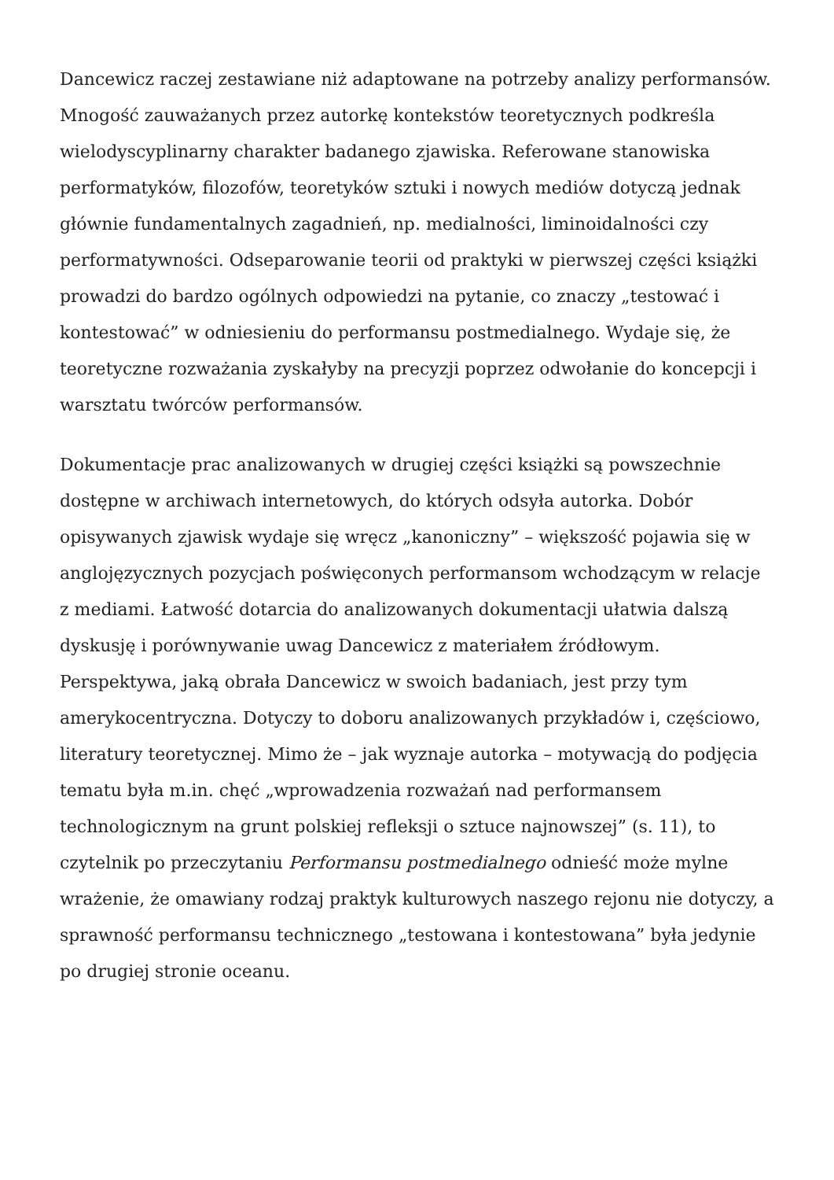Dancewicz raczej zestawiane niż adaptowane na potrzeby analizy performansów. Mnogość zauważanych przez autorkę kontekstów teoretycznych podkreśla wielodyscyplinarny charakter badanego zjawiska. Referowane stanowiska performatyków, filozofów, teoretyków sztuki i nowych mediów dotyczą jednak głównie fundamentalnych zagadnień, np. medialności, liminoidalności czy performatywności. Odseparowanie teorii od praktyki w pierwszej części książki prowadzi do bardzo ogólnych odpowiedzi na pytanie, co znaczy „testować i kontestować” w odniesieniu do performansu postmedialnego. Wydaje się, że teoretyczne rozważania zyskałyby na precyzji poprzez odwołanie do koncepcji i warsztatu twórców performansów.
Dokumentacje prac analizowanych w drugiej części książki są powszechnie dostępne w archiwach internetowych, do których odsyła autorka. Dobór opisywanych zjawisk wydaje się wręcz „kanoniczny” – większość pojawia się w anglojęzycznych pozycjach poświęconych performansom wchodzącym w relacje z mediami. Łatwość dotarcia do analizowanych dokumentacji ułatwia dalszą dyskusję i porównywanie uwag Dancewicz z materiałem źródłowym. Perspektywa, jaką obrała Dancewicz w swoich badaniach, jest przy tym amerykocentryczna. Dotyczy to doboru analizowanych przykładów i, częściowo, literatury teoretycznej. Mimo że – jak wyznaje autorka – motywacją do podjęcia tematu była m.in. chęć „wprowadzenia rozważań nad performansem technologicznym na grunt polskiej refleksji o sztuce najnowszej” (s. 11), to czytelnik po przeczytaniu Performansu postmedialnego odnieść może mylne wrażenie, że omawiany rodzaj praktyk kulturowych naszego rejonu nie dotyczy, a sprawność performansu technicznego „testowana i kontestowana” była jedynie po drugiej stronie oceanu.